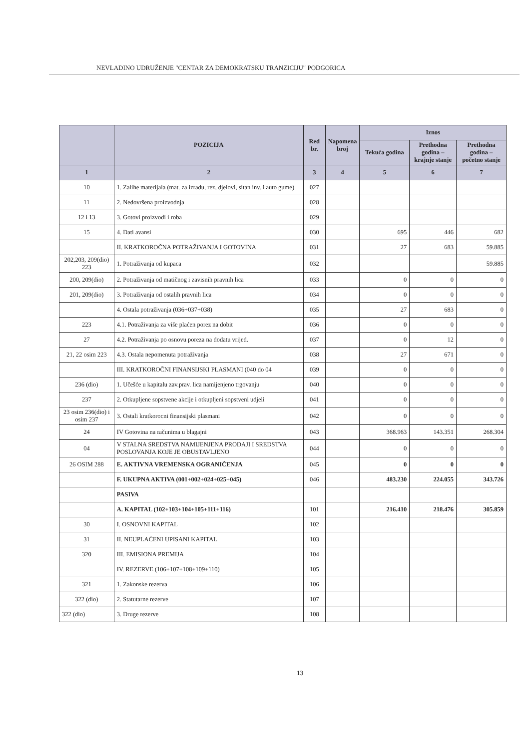NEVLADINO UDRUŽENJE "CENTAR ZA DEMOKRATSKU TRANZICIJU" PODGORICA
| | POZICIJA | Red br. | Napomena broj | Iznos | | |
| --- | --- | --- | --- | --- | --- | --- |
| | | | | Tekuća godina | Prethodna godina – krajnje stanje | Prethodna godina – početno stanje |
| 1 | 2 | 3 | 4 | 5 | 6 | 7 |
| 10 | 1. Zalihe materijala (mat. za izradu, rez, djelovi, sitan inv. i auto gume) | 027 | | | | |
| 11 | 2. Nedovršena proizvodnja | 028 | | | | |
| 12 i 13 | 3. Gotovi proizvodi i roba | 029 | | | | |
| 15 | 4. Dati avansi | 030 | | 695 | 446 | 682 |
| | II. KRATKOROČNA POTRAŽIVANJA I GOTOVINA | 031 | | 27 | 683 | 59.885 |
| 202,203, 209(dio) 223 | 1. Potraživanja od kupaca | 032 | | | | 59.885 |
| 200, 209(dio) | 2. Potraživanja od matičnog i zavisnih pravnih lica | 033 | | 0 | 0 | 0 |
| 201, 209(dio) | 3. Potraživanja od ostalih pravnih lica | 034 | | 0 | 0 | 0 |
| | 4. Ostala potraživanja (036+037+038) | 035 | | 27 | 683 | 0 |
| 223 | 4.1. Potraživanja za više plaćen porez na dobit | 036 | | 0 | 0 | 0 |
| 27 | 4.2. Potraživanja po osnovu poreza na dodatu vrijed. | 037 | | 0 | 12 | 0 |
| 21, 22 osim 223 | 4.3. Ostala nepomenuta potraživanja | 038 | | 27 | 671 | 0 |
| | III. KRATKOROČNI FINANSIJSKI PLASMANI (040 do 04 | 039 | | 0 | 0 | 0 |
| 236 (dio) | 1. Učešće u kapitalu zav.prav. lica namijenjeno trgovanju | 040 | | 0 | 0 | 0 |
| 237 | 2. Otkupljene sopstvene akcije i otkupljeni sopstveni udjeli | 041 | | 0 | 0 | 0 |
| 23 osim 236(dio) i osim 237 | 3. Ostali kratkorocni finansijski plasmani | 042 | | 0 | 0 | 0 |
| 24 | IV Gotovina na računima u blagajni | 043 | | 368.963 | 143.351 | 268.304 |
| 04 | V STALNA SREDSTVA NAMIJENJENA PRODAJI I SREDSTVA POSLOVANJA KOJE JE OBUSTAVLJENO | 044 | | 0 | 0 | 0 |
| 26 OSIM 288 | E. AKTIVNA VREMENSKA OGRANIČENJA | 045 | | 0 | 0 | 0 |
| | F. UKUPNA AKTIVA (001+002+024+025+045) | 046 | | 483.230 | 224.055 | 343.726 |
| | PASIVA | | | | | |
| | A. KAPITAL (102+103+104+105+111+116) | 101 | | 216.410 | 218.476 | 305.859 |
| 30 | I. OSNOVNI KAPITAL | 102 | | | | |
| 31 | II. NEUPLAĆENI UPISANI KAPITAL | 103 | | | | |
| 320 | III. EMISIONA PREMIJA | 104 | | | | |
| | IV. REZERVE (106+107+108+109+110) | 105 | | | | |
| 321 | 1. Zakonske rezerva | 106 | | | | |
| 322 (dio) | 2. Statutarne rezerve | 107 | | | | |
| 322 (dio) | 3. Druge rezerve | 108 | | | | |
13